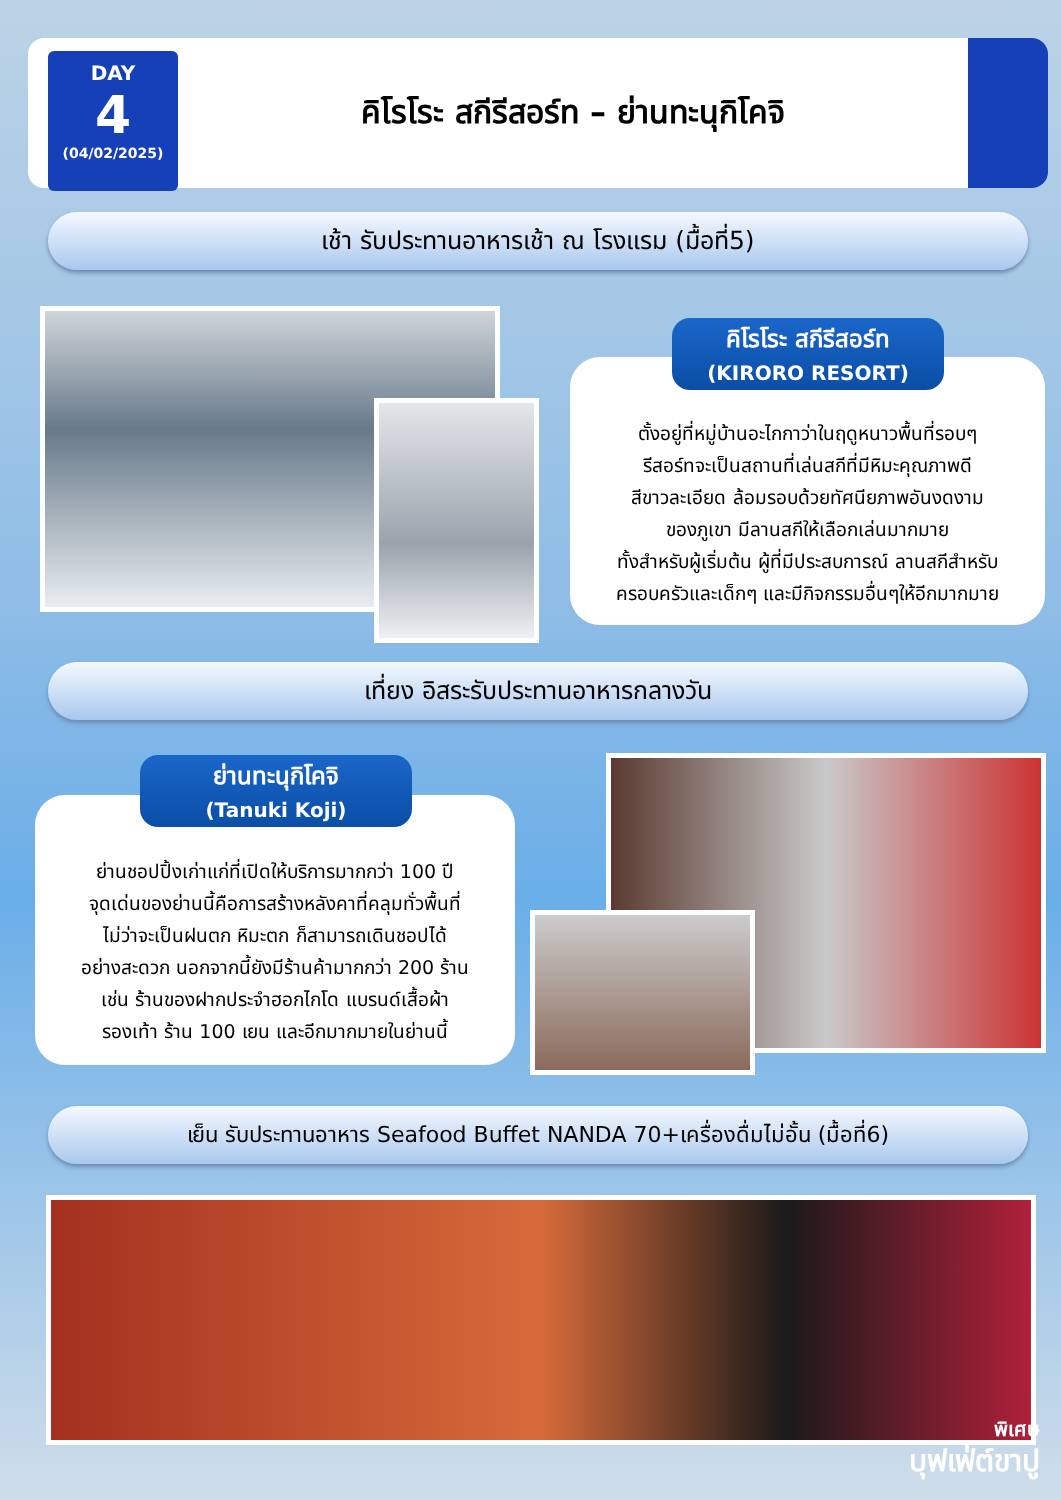DAY
4
(04/02/2025)
คิโรโระ สกีรีสอร์ท – ย่านทะนุกิโคจิ
เช้า รับประทานอาหารเช้า ณ โรงแรม (มื้อที่5)
ตั้งอยู่ที่หมู่บ้านอะไกกาว่าในฤดูหนาวพื้นที่รอบๆ
รีสอร์ทจะเป็นสถานที่เล่นสกีที่มีหิมะคุณภาพดี
สีขาวละเอียด ล้อมรอบด้วยทัศนียภาพอันงดงาม
ของภูเขา มีลานสกีให้เลือกเล่นมากมาย
ทั้งสำหรับผู้เริ่มต้น ผู้ที่มีประสบการณ์ ลานสกีสำหรับ
ครอบครัวและเด็กๆ และมีกิจกรรมอื่นๆให้อีกมากมาย
คิโรโระ สกีรีสอร์ท
(KIRORO RESORT)
เที่ยง อิสระรับประทานอาหารกลางวัน
ย่านชอปปิ้งเก่าแก่ที่เปิดให้บริการมากกว่า 100 ปี
จุดเด่นของย่านนี้คือการสร้างหลังคาที่คลุมทั่วพื้นที่
ไม่ว่าจะเป็นฝนตก หิมะตก ก็สามารถเดินชอปได้
อย่างสะดวก นอกจากนี้ยังมีร้านค้ามากกว่า 200 ร้าน
เช่น ร้านของฝากประจำฮอกไกโด แบรนด์เสื้อผ้า
รองเท้า ร้าน 100 เยน และอีกมากมายในย่านนี้
ย่านทะนุกิโคจิ
(Tanuki Koji)
เย็น รับประทานอาหาร Seafood Buffet NANDA 70+เครื่องดื่มไม่อั้น (มื้อที่6)
พิเศษ
บุฟเฟ่ต์ขาปู